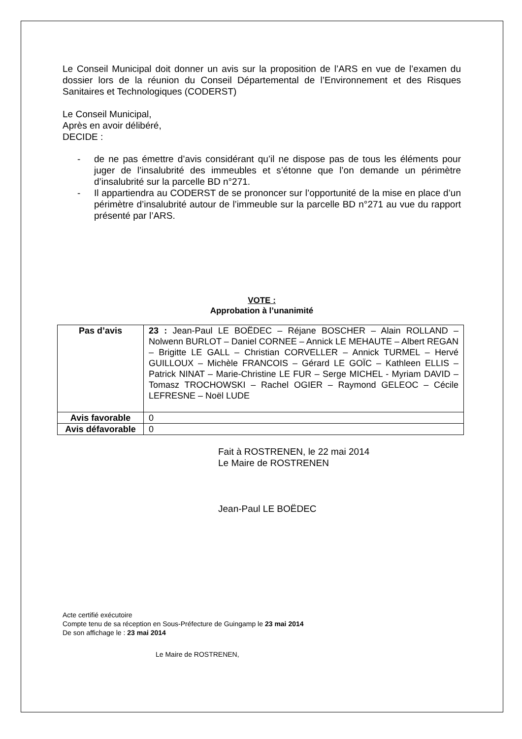Le Conseil Municipal doit donner un avis sur la proposition de l’ARS en vue de l’examen du dossier lors de la réunion du Conseil Départemental de l’Environnement et des Risques Sanitaires et Technologiques (CODERST)
Le Conseil Municipal,
Après en avoir délibéré,
DECIDE :
- de ne pas émettre d’avis considérant qu’il ne dispose pas de tous les éléments pour juger de l’insalubrité des immeubles et s’étonne que l’on demande un périmètre d’insalubrité sur la parcelle BD n°271.
- Il appartiendra au CODERST de se prononcer sur l’opportunité de la mise en place d’un périmètre d’insalubrité autour de l’immeuble sur la parcelle BD n°271 au vue du rapport présenté par l’ARS.
VOTE :
Approbation à l’unanimité
| Pas d’avis | 23 : Jean-Paul LE BOËDEC – Réjane BOSCHER – Alain ROLLAND – Nolwenn BURLOT – Daniel CORNEE – Annick LE MEHAUTE – Albert REGAN – Brigitte LE GALL – Christian CORVELLER – Annick TURMEL – Hervé GUILLOUX – Michèle FRANCOIS – Gérard LE GOÏC – Kathleen ELLIS – Patrick NINAT – Marie-Christine LE FUR – Serge MICHEL - Myriam DAVID – Tomasz TROCHOWSKI – Rachel OGIER – Raymond GELEOC – Cécile LEFRESNE – Noël LUDE |
| Avis favorable | 0 |
| Avis défavorable | 0 |
Fait à ROSTRENEN, le 22 mai 2014
Le Maire de ROSTRENEN
Jean-Paul LE BOËDEC
Acte certifié exécutoire
Compte tenu de sa réception en Sous-Préfecture de Guingamp le 23 mai 2014
De son affichage le : 23 mai 2014
Le Maire de ROSTRENEN,